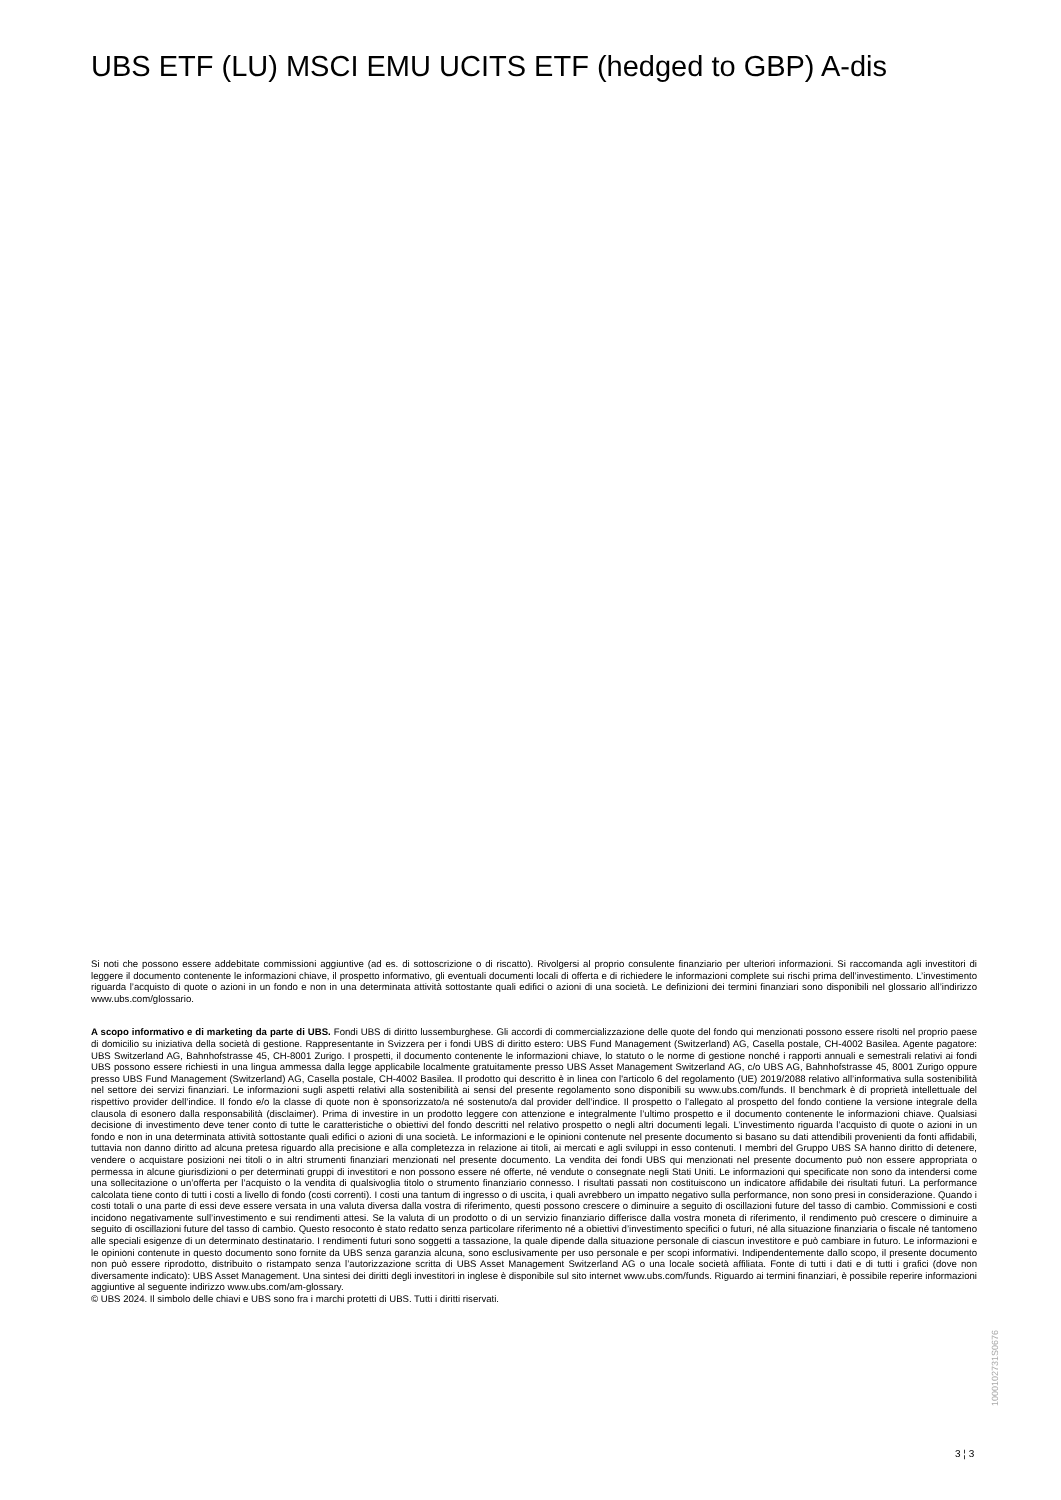UBS ETF (LU) MSCI EMU UCITS ETF (hedged to GBP) A-dis
Si noti che possono essere addebitate commissioni aggiuntive (ad es. di sottoscrizione o di riscatto). Rivolgersi al proprio consulente finanziario per ulteriori informazioni. Si raccomanda agli investitori di leggere il documento contenente le informazioni chiave, il prospetto informativo, gli eventuali documenti locali di offerta e di richiedere le informazioni complete sui rischi prima dell’investimento. L’investimento riguarda l’acquisto di quote o azioni in un fondo e non in una determinata attività sottostante quali edifici o azioni di una società. Le definizioni dei termini finanziari sono disponibili nel glossario all’indirizzo www.ubs.com/glossario.
A scopo informativo e di marketing da parte di UBS. Fondi UBS di diritto lussemburghese. Gli accordi di commercializzazione delle quote del fondo qui menzionati possono essere risolti nel proprio paese di domicilio su iniziativa della società di gestione. Rappresentante in Svizzera per i fondi UBS di diritto estero: UBS Fund Management (Switzerland) AG, Casella postale, CH-4002 Basilea. Agente pagatore: UBS Switzerland AG, Bahnhofstrasse 45, CH-8001 Zurigo. I prospetti, il documento contenente le informazioni chiave, lo statuto o le norme di gestione nonché i rapporti annuali e semestrali relativi ai fondi UBS possono essere richiesti in una lingua ammessa dalla legge applicabile localmente gratuitamente presso UBS Asset Management Switzerland AG, c/o UBS AG, Bahnhofstrasse 45, 8001 Zurigo oppure presso UBS Fund Management (Switzerland) AG, Casella postale, CH-4002 Basilea. Il prodotto qui descritto è in linea con l'articolo 6 del regolamento (UE) 2019/2088 relativo all’informativa sulla sostenibilità nel settore dei servizi finanziari. Le informazioni sugli aspetti relativi alla sostenibilità ai sensi del presente regolamento sono disponibili su www.ubs.com/funds. Il benchmark è di proprietà intellettuale del rispettivo provider dell’indice. Il fondo e/o la classe di quote non è sponsorizzato/a né sostenuto/a dal provider dell’indice. Il prospetto o l’allegato al prospetto del fondo contiene la versione integrale della clausola di esonero dalla responsabilità (disclaimer). Prima di investire in un prodotto leggere con attenzione e integralmente l’ultimo prospetto e il documento contenente le informazioni chiave. Qualsiasi decisione di investimento deve tener conto di tutte le caratteristiche o obiettivi del fondo descritti nel relativo prospetto o negli altri documenti legali. L’investimento riguarda l’acquisto di quote o azioni in un fondo e non in una determinata attività sottostante quali edifici o azioni di una società. Le informazioni e le opinioni contenute nel presente documento si basano su dati attendibili provenienti da fonti affidabili, tuttavia non danno diritto ad alcuna pretesa riguardo alla precisione e alla completezza in relazione ai titoli, ai mercati e agli sviluppi in esso contenuti. I membri del Gruppo UBS SA hanno diritto di detenere, vendere o acquistare posizioni nei titoli o in altri strumenti finanziari menzionati nel presente documento. La vendita dei fondi UBS qui menzionati nel presente documento può non essere appropriata o permessa in alcune giurisdizioni o per determinati gruppi di investitori e non possono essere né offerte, né vendute o consegnate negli Stati Uniti. Le informazioni qui specificate non sono da intendersi come una sollecitazione o un’offerta per l’acquisto o la vendita di qualsivoglia titolo o strumento finanziario connesso. I risultati passati non costituiscono un indicatore affidabile dei risultati futuri. La performance calcolata tiene conto di tutti i costi a livello di fondo (costi correnti). I costi una tantum di ingresso o di uscita, i quali avrebbero un impatto negativo sulla performance, non sono presi in considerazione. Quando i costi totali o una parte di essi deve essere versata in una valuta diversa dalla vostra di riferimento, questi possono crescere o diminuire a seguito di oscillazioni future del tasso di cambio. Commissioni e costi incidono negativamente sull’investimento e sui rendimenti attesi. Se la valuta di un prodotto o di un servizio finanziario differisce dalla vostra moneta di riferimento, il rendimento può crescere o diminuire a seguito di oscillazioni future del tasso di cambio. Questo resoconto è stato redatto senza particolare riferimento né a obiettivi d’investimento specifici o futuri, né alla situazione finanziaria o fiscale né tantomeno alle speciali esigenze di un determinato destinatario. I rendimenti futuri sono soggetti a tassazione, la quale dipende dalla situazione personale di ciascun investitore e può cambiare in futuro. Le informazioni e le opinioni contenute in questo documento sono fornite da UBS senza garanzia alcuna, sono esclusivamente per uso personale e per scopi informativi. Indipendentemente dallo scopo, il presente documento non può essere riprodotto, distribuito o ristampato senza l’autorizzazione scritta di UBS Asset Management Switzerland AG o una locale società affiliata. Fonte di tutti i dati e di tutti i grafici (dove non diversamente indicato): UBS Asset Management. Una sintesi dei diritti degli investitori in inglese è disponibile sul sito internet www.ubs.com/funds. Riguardo ai termini finanziari, è possibile reperire informazioni aggiuntive al seguente indirizzo www.ubs.com/am-glossary.
© UBS 2024. Il simbolo delle chiavi e UBS sono fra i marchi protetti di UBS. Tutti i diritti riservati.
1000102731S0676
3 ¦ 3